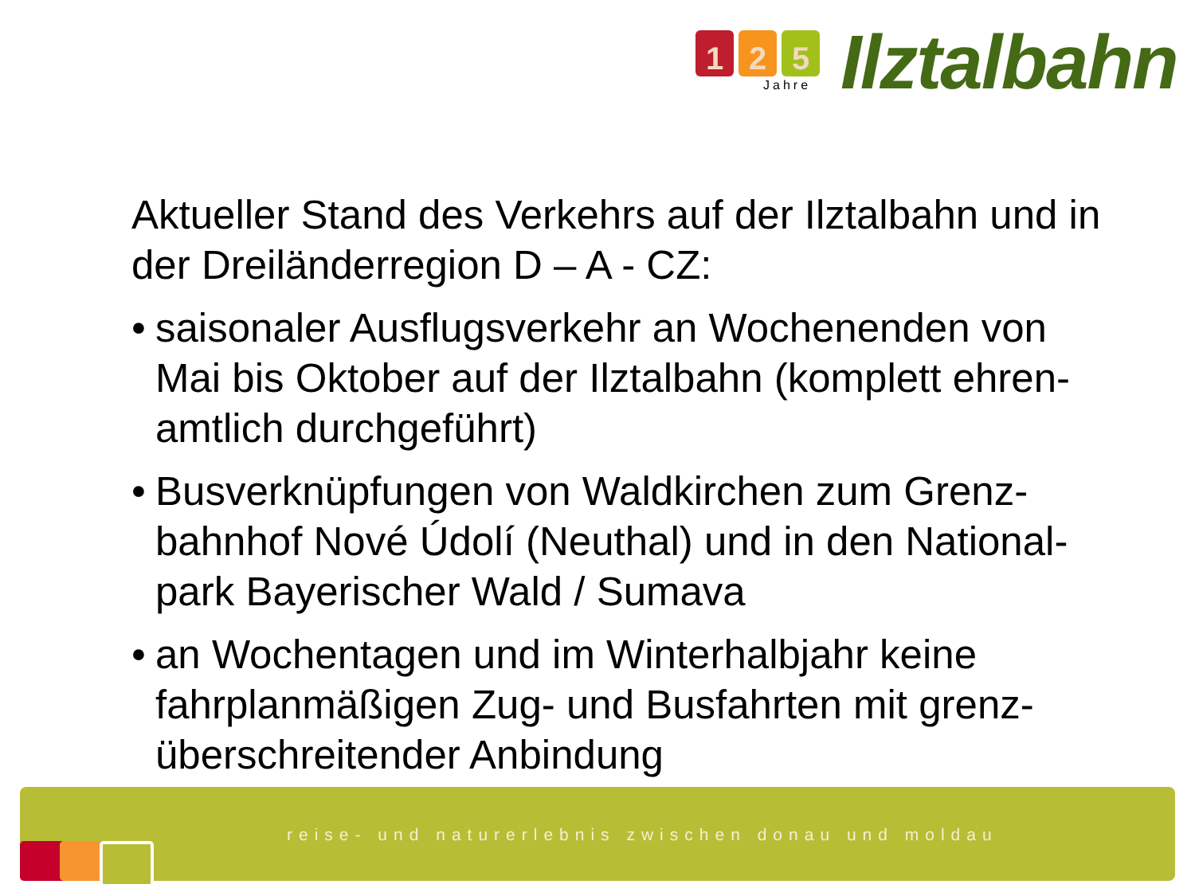1 2 5
Jahre
Ilztalbahn
Aktueller Stand des Verkehrs auf der Ilztalbahn und in der Dreiländerregion D – A - CZ:
• saisonaler Ausflugsverkehr an Wochenenden von Mai bis Oktober auf der Ilztalbahn (komplett ehren-amtlich durchgeführt)
• Busverknüpfungen von Waldkirchen zum Grenz-bahnhof Nové Údolí (Neuthal) und in den National-park Bayerischer Wald / Sumava
• an Wochentagen und im Winterhalbjahr keine fahrplanmäßigen Zug- und Busfahrten mit grenz-überschreitender Anbindung
reise- und naturerlebnis zwischen donau und moldau